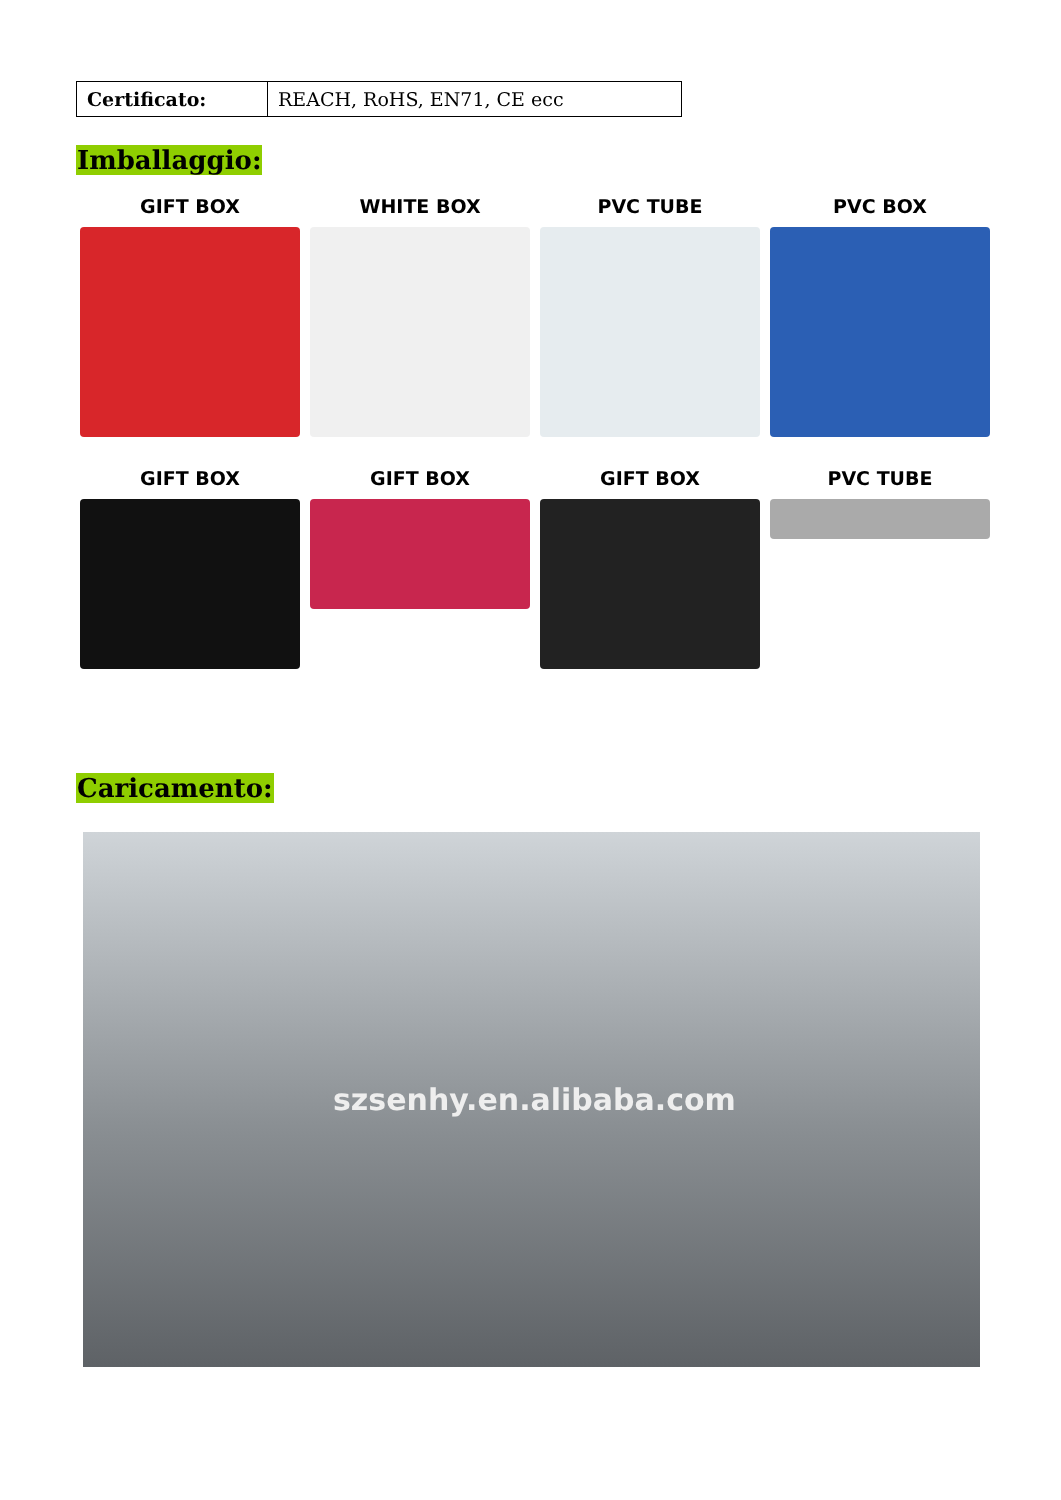| Certificato: | REACH, RoHS, EN71, CE ecc |
Imballaggio:
GIFT BOX WHITE BOX PVC TUBE PVC BOX
GIFT BOX GIFT BOX GIFT BOX PVC TUBE
Caricamento:
szsenhy.en.alibaba.com